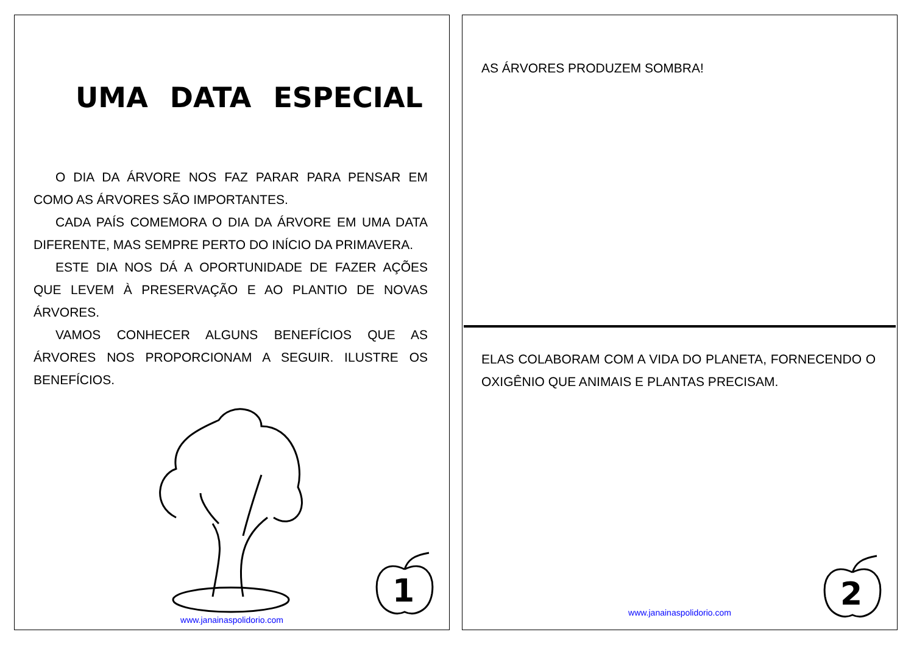UMA DATA ESPECIAL
O DIA DA ÁRVORE NOS FAZ PARAR PARA PENSAR EM COMO AS ÁRVORES SÃO IMPORTANTES.
CADA PAÍS COMEMORA O DIA DA ÁRVORE EM UMA DATA DIFERENTE, MAS SEMPRE PERTO DO INÍCIO DA PRIMAVERA.
ESTE DIA NOS DÁ A OPORTUNIDADE DE FAZER AÇÕES QUE LEVEM À PRESERVAÇÃO E AO PLANTIO DE NOVAS ÁRVORES.
VAMOS CONHECER ALGUNS BENEFÍCIOS QUE AS ÁRVORES NOS PROPORCIONAM A SEGUIR. ILUSTRE OS BENEFÍCIOS.
1
www.janainaspolidorio.com
AS ÁRVORES PRODUZEM SOMBRA!
ELAS COLABORAM COM A VIDA DO PLANETA, FORNECENDO O OXIGÊNIO QUE ANIMAIS E PLANTAS PRECISAM.
2
www.janainaspolidorio.com